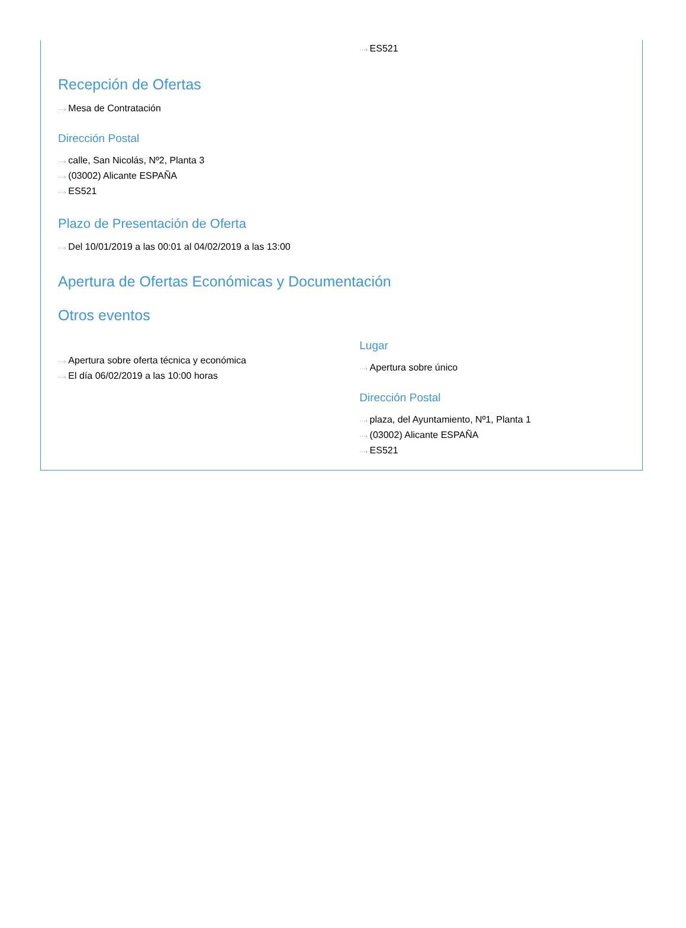···› ES521
Recepción de Ofertas
···› Mesa de Contratación
Dirección Postal
···› calle, San Nicolás, Nº2, Planta 3
···› (03002) Alicante ESPAÑA
···› ES521
Plazo de Presentación de Oferta
···› Del 10/01/2019 a las 00:01 al 04/02/2019 a las 13:00
Apertura de Ofertas Económicas y Documentación
Otros eventos
···› Apertura sobre oferta técnica y económica
···› El día 06/02/2019 a las 10:00 horas
Lugar
···› Apertura sobre único
Dirección Postal
···› plaza, del Ayuntamiento, Nº1, Planta 1
···› (03002) Alicante ESPAÑA
···› ES521